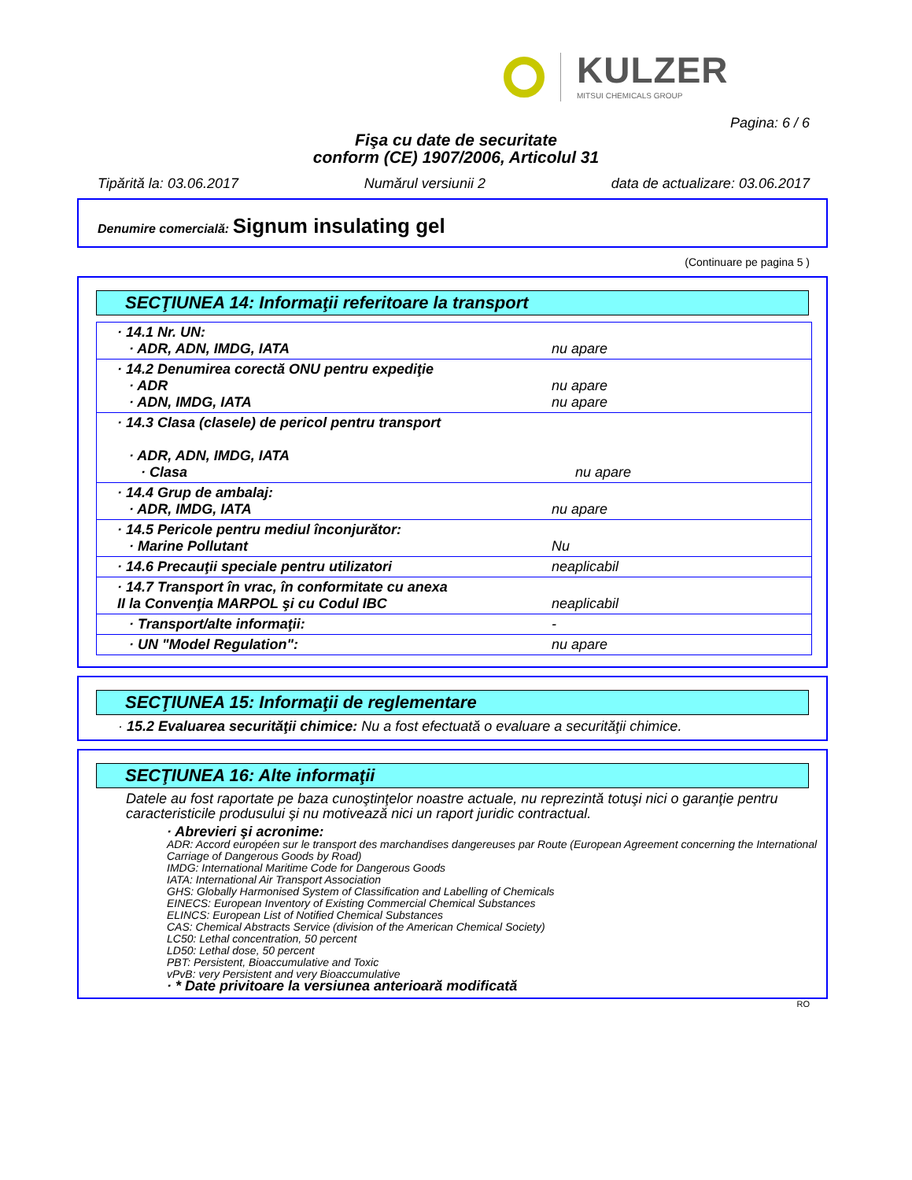KULZER
MITSUI CHEMICALS GROUP
Pagina: 6 / 6
Fişa cu date de securitate
conform (CE) 1907/2006, Articolul 31
Tipărită la: 03.06.2017 Numărul versiunii 2 data de actualizare: 03.06.2017
Denumire comercială: Signum insulating gel
(Continuare pe pagina 5 )
SECŢIUNEA 14: Informaţii referitoare la transport
| · 14.1 Nr. UN: · ADR, ADN, IMDG, IATA | nu apare |
| · 14.2 Denumirea corectă ONU pentru expediţie · ADR · ADN, IMDG, IATA | nu apare nu apare |
| · 14.3 Clasa (clasele) de pericol pentru transport · ADR, ADN, IMDG, IATA · Clasa | nu apare |
| · 14.4 Grup de ambalaj: · ADR, IMDG, IATA | nu apare |
| · 14.5 Pericole pentru mediul înconjurător: · Marine Pollutant | Nu |
| · 14.6 Precauţii speciale pentru utilizatori | neaplicabil |
| · 14.7 Transport în vrac, în conformitate cu anexa II la Convenţia MARPOL şi cu Codul IBC | neaplicabil |
| · Transport/alte informaţii: | - |
| · UN "Model Regulation": | nu apare |
SECŢIUNEA 15: Informaţii de reglementare
· 15.2 Evaluarea securităţii chimice: Nu a fost efectuată o evaluare a securităţii chimice.
SECŢIUNEA 16: Alte informaţii
Datele au fost raportate pe baza cunoştinţelor noastre actuale, nu reprezintă totuşi nici o garanţie pentru caracteristicile produsului şi nu motivează nici un raport juridic contractual.
· Abrevieri şi acronime:
ADR: Accord européen sur le transport des marchandises dangereuses par Route (European Agreement concerning the International Carriage of Dangerous Goods by Road)
IMDG: International Maritime Code for Dangerous Goods
IATA: International Air Transport Association
GHS: Globally Harmonised System of Classification and Labelling of Chemicals
EINECS: European Inventory of Existing Commercial Chemical Substances
ELINCS: European List of Notified Chemical Substances
CAS: Chemical Abstracts Service (division of the American Chemical Society)
LC50: Lethal concentration, 50 percent
LD50: Lethal dose, 50 percent
PBT: Persistent, Bioaccumulative and Toxic
vPvB: very Persistent and very Bioaccumulative
· * Date privitoare la versiunea anterioară modificată
RO